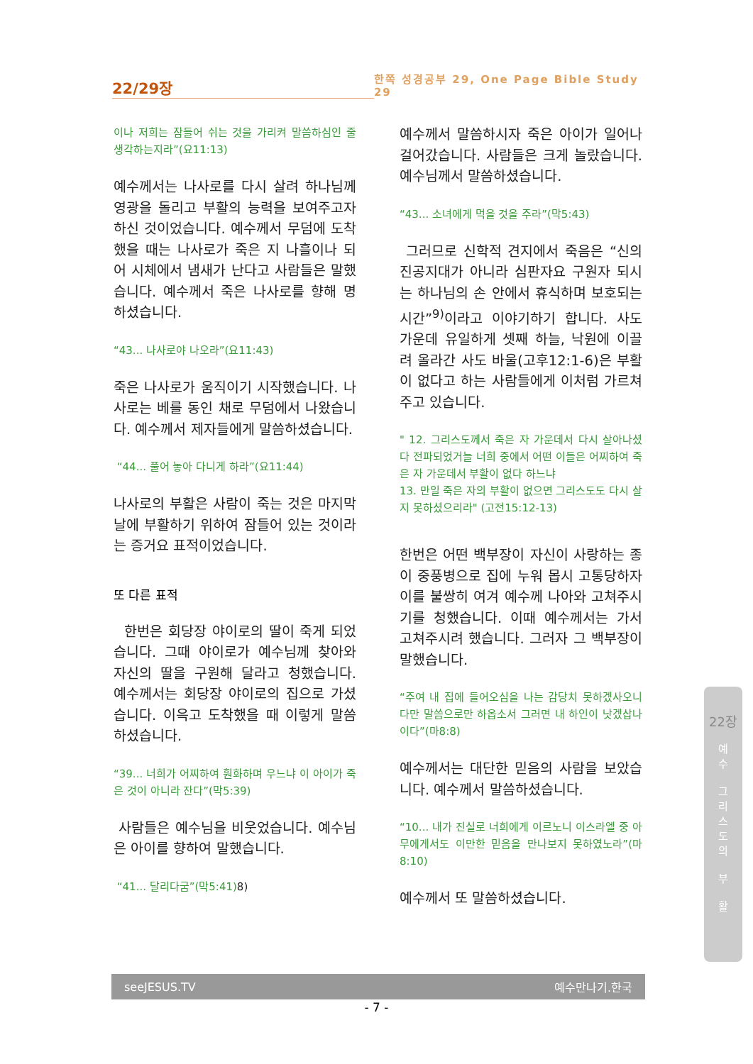22/29장
한쪽 성경공부 29, One Page Bible Study 29
이나 저희는 잠들어 쉬는 것을 가리켜 말씀하심인 줄 생각하는지라”(요11:13)
예수께서는 나사로를 다시 살려 하나님께 영광을 돌리고 부활의 능력을 보여주고자 하신 것이었습니다. 예수께서 무덤에 도착했을 때는 나사로가 죽은 지 나흘이나 되어 시체에서 냄새가 난다고 사람들은 말했습니다. 예수께서 죽은 나사로를 향해 명하셨습니다.
“43... 나사로야 나오라”(요11:43)
죽은 나사로가 움직이기 시작했습니다. 나사로는 베를 동인 채로 무덤에서 나왔습니다. 예수께서 제자들에게 말씀하셨습니다.
“44... 풀어 놓아 다니게 하라”(요11:44)
나사로의 부활은 사람이 죽는 것은 마지막 날에 부활하기 위하여 잠들어 있는 것이라는 증거요 표적이었습니다.
또 다른 표적
한번은 회당장 야이로의 딸이 죽게 되었습니다. 그때 야이로가 예수님께 찾아와 자신의 딸을 구원해 달라고 청했습니다. 예수께서는 회당장 야이로의 집으로 가셨습니다. 이윽고 도착했을 때 이렇게 말씀하셨습니다.
“39... 너희가 어찌하여 훤화하며 우느냐 이 아이가 죽은 것이 아니라 잔다”(막5:39)
사람들은 예수님을 비웃었습니다. 예수님은 아이를 향하여 말했습니다.
“41... 달리다굼”(막5:41)8)
예수께서 말씀하시자 죽은 아이가 일어나 걸어갔습니다. 사람들은 크게 놀랐습니다. 예수님께서 말씀하셨습니다.
“43... 소녀에게 먹을 것을 주라”(막5:43)
그러므로 신학적 견지에서 죽음은 “신의 진공지대가 아니라 심판자요 구원자 되시는 하나님의 손 안에서 휴식하며 보호되는 시간”<sup>9)</sup>이라고 이야기하기 합니다. 사도 가운데 유일하게 셋째 하늘, 낙원에 이끌려 올라간 사도 바울(고후12:1-6)은 부활이 없다고 하는 사람들에게 이처럼 가르쳐주고 있습니다.
" 12. 그리스도께서 죽은 자 가운데서 다시 살아나셨다 전파되었거늘 너희 중에서 어떤 이들은 어찌하여 죽은 자 가운데서 부활이 없다 하느냐
13. 만일 죽은 자의 부활이 없으면 그리스도도 다시 살지 못하셨으리라" (고전15:12-13)
한번은 어떤 백부장이 자신이 사랑하는 종이 중풍병으로 집에 누워 몹시 고통당하자 이를 불쌍히 여겨 예수께 나아와 고쳐주시기를 청했습니다. 이때 예수께서는 가서 고쳐주시려 했습니다. 그러자 그 백부장이 말했습니다.
“주여 내 집에 들어오심을 나는 감당치 못하겠사오니 다만 말씀으로만 하옵소서 그러면 내 하인이 낫겠삽나이다”(마8:8)
예수께서는 대단한 믿음의 사람을 보았습니다. 예수께서 말씀하셨습니다.
“10... 내가 진실로 너희에게 이르노니 이스라엘 중 아무에게서도 이만한 믿음을 만나보지 못하였노라”(마8:10)
예수께서 또 말씀하셨습니다.
22장
예
수
그
리
스
도
의
부
활
seeJESUS.TV 예수만나기.한국
- 7 -